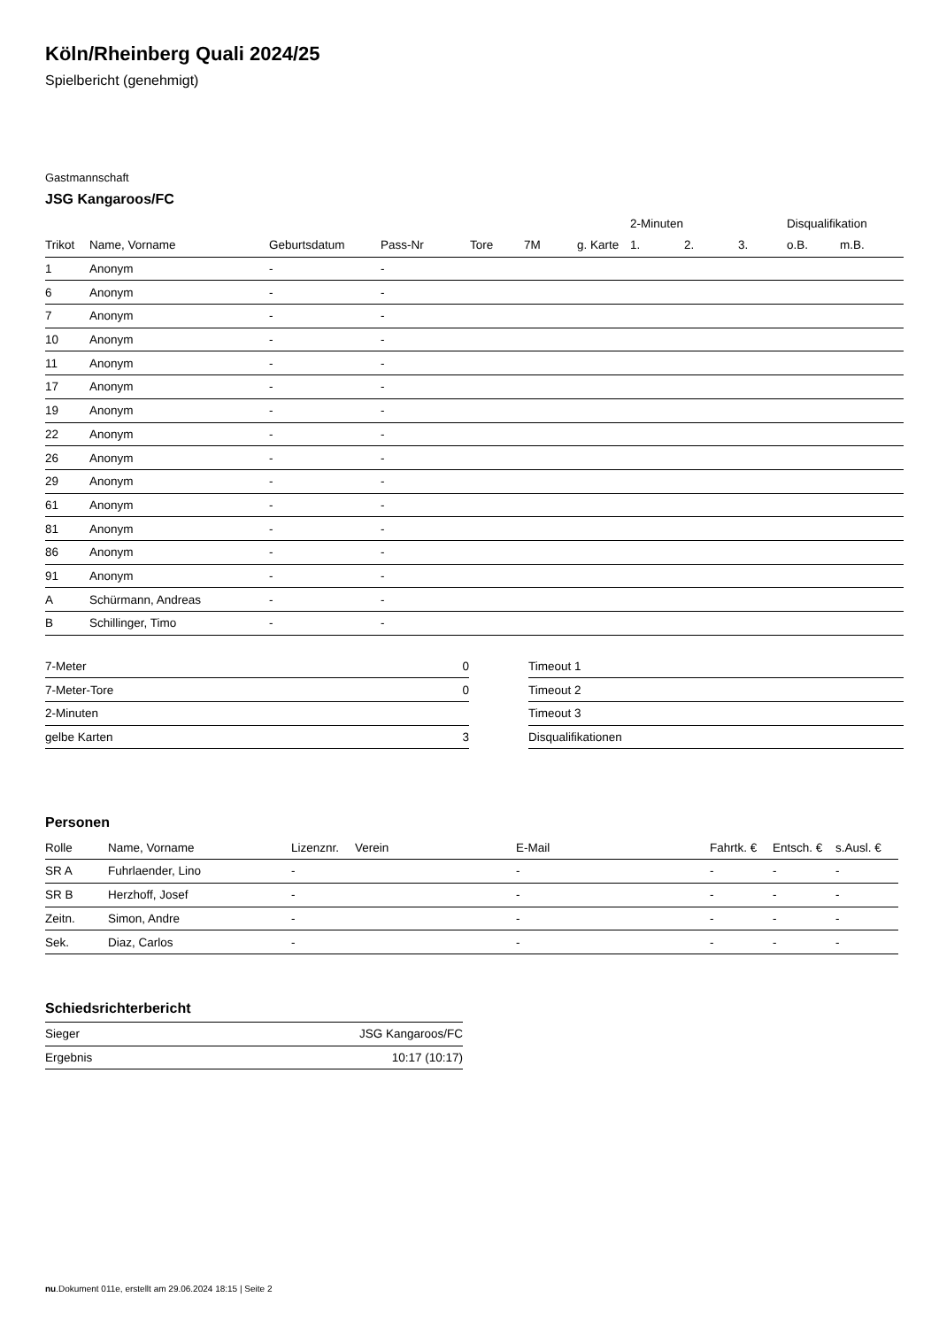Köln/Rheinberg Quali 2024/25
Spielbericht (genehmigt)
Gastmannschaft
JSG Kangaroos/FC
| | | | | | | | 2-Minuten | | | Disqualifikation | |
| --- | --- | --- | --- | --- | --- | --- | --- | --- | --- | --- | --- |
| Trikot | Name, Vorname | Geburtsdatum | Pass-Nr | Tore | 7M | g. Karte | 1. | 2. | 3. | o.B. | m.B. |
| 1 | Anonym | - | - | | | | | | | | |
| 6 | Anonym | - | - | | | | | | | | |
| 7 | Anonym | - | - | | | | | | | | |
| 10 | Anonym | - | - | | | | | | | | |
| 11 | Anonym | - | - | | | | | | | | |
| 17 | Anonym | - | - | | | | | | | | |
| 19 | Anonym | - | - | | | | | | | | |
| 22 | Anonym | - | - | | | | | | | | |
| 26 | Anonym | - | - | | | | | | | | |
| 29 | Anonym | - | - | | | | | | | | |
| 61 | Anonym | - | - | | | | | | | | |
| 81 | Anonym | - | - | | | | | | | | |
| 86 | Anonym | - | - | | | | | | | | |
| 91 | Anonym | - | - | | | | | | | | |
| A | Schürmann, Andreas | - | - | | | | | | | | |
| B | Schillinger, Timo | - | - | | | | | | | | |
| 7-Meter | 0 |
| 7-Meter-Tore | 0 |
| 2-Minuten | |
| gelbe Karten | 3 |
| Timeout 1 |
| Timeout 2 |
| Timeout 3 |
| Disqualifikationen |
Personen
| Rolle | Name, Vorname | Lizenznr. | Verein | E-Mail | Fahrtk. € | Entsch. € | s.Ausl. € |
| --- | --- | --- | --- | --- | --- | --- | --- |
| SR A | Fuhrlaender, Lino | - | | - | - | - | - |
| SR B | Herzhoff, Josef | - | | - | - | - | - |
| Zeitn. | Simon, Andre | - | | - | - | - | - |
| Sek. | Diaz, Carlos | - | | - | - | - | - |
Schiedsrichterbericht
| Sieger | JSG Kangaroos/FC |
| Ergebnis | 10:17 (10:17) |
nu.Dokument 011e, erstellt am 29.06.2024 18:15 | Seite 2